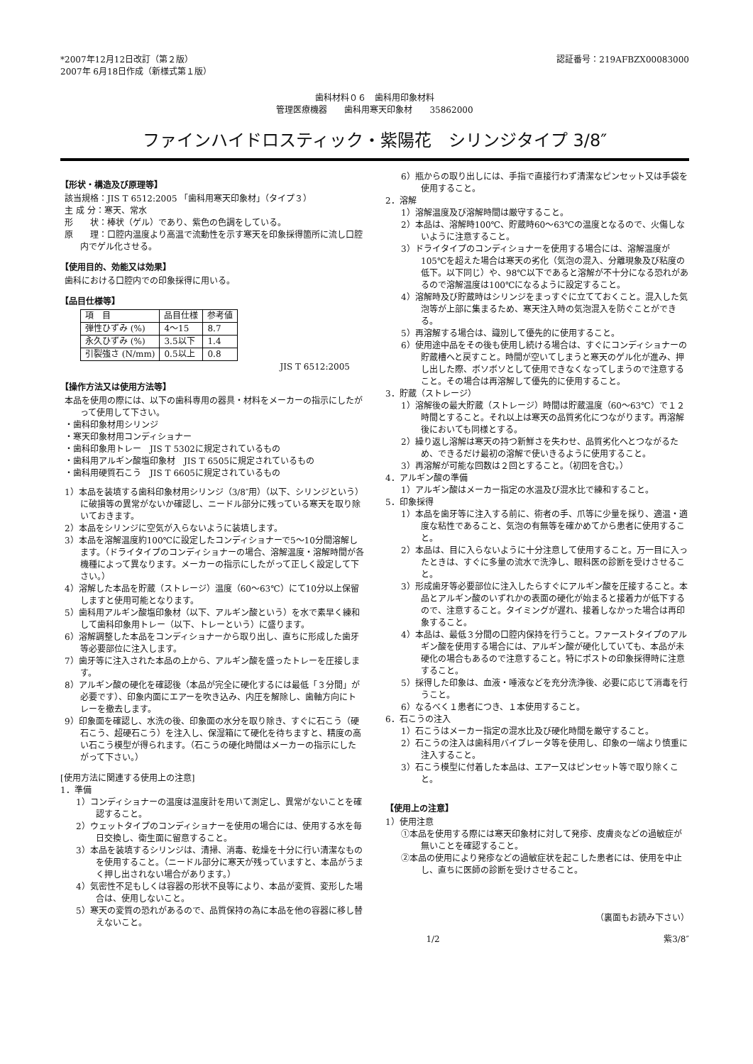*2007年12月12日改訂（第２版）
2007年 6月18日作成（新様式第１版）
認証番号：219AFBZX00083000
歯科材料０６　歯科用印象材料
管理医療機器　　歯科用寒天印象材　　35862000
ファインハイドロスティック・紫陽花　シリンジタイプ 3/8″
【形状・構造及び原理等】
該当規格：JIS T 6512:2005 「歯科用寒天印象材」（タイプ３）
主 成 分：寒天、常水
形　　状：棒状（ゲル）であり、紫色の色調をしている。
原　　理：口腔内温度より高温で流動性を示す寒天を印象採得箇所に流し口腔内でゲル化させる。
【使用目的、効能又は効果】
歯科における口腔内での印象採得に用いる。
【品目仕様等】
| 項 目 | 品目仕様 | 参考値 |
| 弾性ひずみ (%) | 4～15 | 8.7 |
| 永久ひずみ (%) | 3.5以下 | 1.4 |
| 引裂強さ (N/mm) | 0.5以上 | 0.8 |
JIS T 6512:2005
【操作方法又は使用方法等】
本品を使用の際には、以下の歯科専用の器具・材料をメーカーの指示にしたがって使用して下さい。
・歯科印象材用シリンジ
・寒天印象材用コンディショナー
・歯科印象用トレー　JIS T 5302に規定されているもの
・歯科用アルギン酸塩印象材　JIS T 6505に規定されているもの
・歯科用硬質石こう　JIS T 6605に規定されているもの
1）本品を装填する歯科印象材用シリンジ（3/8″用）（以下、シリンジという）に破損等の異常がないか確認し、ニードル部分に残っている寒天を取り除いておきます。
2）本品をシリンジに空気が入らないように装填します。
3）本品を溶解温度約100℃に設定したコンディショナーで5～10分間溶解します。（ドライタイプのコンディショナーの場合、溶解温度・溶解時間が各機種によって異なります。メーカーの指示にしたがって正しく設定して下さい。）
4）溶解した本品を貯蔵（ストレージ）温度（60～63℃）にて10分以上保留しますと使用可能となります。
5）歯科用アルギン酸塩印象材（以下、アルギン酸という）を水で素早く練和して歯科印象用トレー（以下、トレーという）に盛ります。
6）溶解調整した本品をコンディショナーから取り出し、直ちに形成した歯牙等必要部位に注入します。
7）歯牙等に注入された本品の上から、アルギン酸を盛ったトレーを圧接します。
8）アルギン酸の硬化を確認後（本品が完全に硬化するには最低「３分間」が必要です）、印象内面にエアーを吹き込み、内圧を解除し、歯軸方向にトレーを撤去します。
9）印象面を確認し、水洗の後、印象面の水分を取り除き、すぐに石こう（硬石こう、超硬石こう）を注入し、保湿箱にて硬化を待ちますと、精度の高い石こう模型が得られます。（石こうの硬化時間はメーカーの指示にしたがって下さい。）
[使用方法に関連する使用上の注意]
1．準備
1）コンディショナーの温度は温度計を用いて測定し、異常がないことを確認すること。
2）ウェットタイプのコンディショナーを使用の場合には、使用する水を毎日交換し、衛生面に留意すること。
3）本品を装填するシリンジは、清掃、消毒、乾燥を十分に行い清潔なものを使用すること。（ニードル部分に寒天が残っていますと、本品がうまく押し出されない場合があります。）
4）気密性不足もしくは容器の形状不良等により、本品が変質、変形した場合は、使用しないこと。
5）寒天の変質の恐れがあるので、品質保持の為に本品を他の容器に移し替えないこと。
6）瓶からの取り出しには、手指で直接行わず清潔なピンセット又は手袋を使用すること。
2．溶解
1）溶解温度及び溶解時間は厳守すること。
2）本品は、溶解時100℃、貯蔵時60～63℃の温度となるので、火傷しないように注意すること。
3）ドライタイプのコンディショナーを使用する場合には、溶解温度が105℃を超えた場合は寒天の劣化（気泡の混入、分離現象及び粘度の低下。以下同じ）や、98℃以下であると溶解が不十分になる恐れがあるので溶解温度は100℃になるように設定すること。
4）溶解時及び貯蔵時はシリンジをまっすぐに立てておくこと。混入した気泡等が上部に集まるため、寒天注入時の気泡混入を防ぐことができる。
5）再溶解する場合は、識別して優先的に使用すること。
6）使用途中品をその後も使用し続ける場合は、すぐにコンディショナーの貯蔵槽へと戻すこと。時間が空いてしまうと寒天のゲル化が進み、押し出した際、ボソボソとして使用できなくなってしまうので注意すること。その場合は再溶解して優先的に使用すること。
3．貯蔵（ストレージ）
1）溶解後の最大貯蔵（ストレージ）時間は貯蔵温度（60～63℃）で１２時間とすること。それ以上は寒天の品質劣化につながります。再溶解後においても同様とする。
2）繰り返し溶解は寒天の持つ新鮮さを失わせ、品質劣化へとつながるため、できるだけ最初の溶解で使いきるように使用すること。
3）再溶解が可能な回数は２回とすること。（初回を含む。）
4．アルギン酸の準備
1）アルギン酸はメーカー指定の水温及び混水比で練和すること。
5．印象採得
1）本品を歯牙等に注入する前に、術者の手、爪等に少量を採り、適温・適度な粘性であること、気泡の有無等を確かめてから患者に使用すること。
2）本品は、目に入らないように十分注意して使用すること。万一目に入ったときは、すぐに多量の流水で洗浄し、眼科医の診断を受けさせること。
3）形成歯牙等必要部位に注入したらすぐにアルギン酸を圧接すること。本品とアルギン酸のいずれかの表面の硬化が始まると接着力が低下するので、注意すること。タイミングが遅れ、接着しなかった場合は再印象すること。
4）本品は、最低３分間の口腔内保持を行うこと。ファーストタイプのアルギン酸を使用する場合には、アルギン酸が硬化していても、本品が未硬化の場合もあるので注意すること。特にポストの印象採得時に注意すること。
5）採得した印象は、血液・唾液などを充分洗浄後、必要に応じて消毒を行うこと。
6）なるべく１患者につき、１本使用すること。
6．石こうの注入
1）石こうはメーカー指定の混水比及び硬化時間を厳守すること。
2）石こうの注入は歯科用バイブレータ等を使用し、印象の一端より慎重に注入すること。
3）石こう模型に付着した本品は、エアー又はピンセット等で取り除くこと。
【使用上の注意】
1）使用注意
①本品を使用する際には寒天印象材に対して発疹、皮膚炎などの過敏症が無いことを確認すること。
②本品の使用により発疹などの過敏症状を起こした患者には、使用を中止し、直ちに医師の診断を受けさせること。
（裏面もお読み下さい）
1/2 紫3/8″